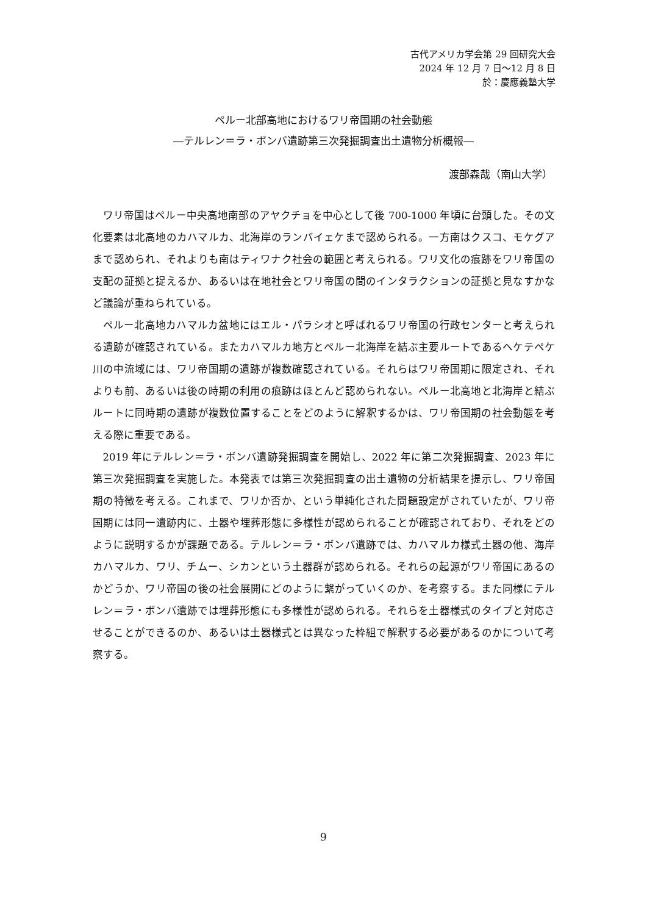古代アメリカ学会第 29 回研究大会
2024 年 12 月 7 日～12 月 8 日
於：慶應義塾大学
ペルー北部高地におけるワリ帝国期の社会動態
―テルレン＝ラ・ボンバ遺跡第三次発掘調査出土遺物分析概報―
渡部森哉（南山大学）
ワリ帝国はペルー中央高地南部のアヤクチョを中心として後 700-1000 年頃に台頭した。その文化要素は北高地のカハマルカ、北海岸のランバイェケまで認められる。一方南はクスコ、モケグアまで認められ、それよりも南はティワナク社会の範囲と考えられる。ワリ文化の痕跡をワリ帝国の支配の証拠と捉えるか、あるいは在地社会とワリ帝国の間のインタラクションの証拠と見なすかなど議論が重ねられている。
ペルー北高地カハマルカ盆地にはエル・パラシオと呼ばれるワリ帝国の行政センターと考えられる遺跡が確認されている。またカハマルカ地方とペルー北海岸を結ぶ主要ルートであるヘケテペケ川の中流域には、ワリ帝国期の遺跡が複数確認されている。それらはワリ帝国期に限定され、それよりも前、あるいは後の時期の利用の痕跡はほとんど認められない。ペルー北高地と北海岸と結ぶルートに同時期の遺跡が複数位置することをどのように解釈するかは、ワリ帝国期の社会動態を考える際に重要である。
2019 年にテルレン＝ラ・ボンバ遺跡発掘調査を開始し、2022 年に第二次発掘調査、2023 年に第三次発掘調査を実施した。本発表では第三次発掘調査の出土遺物の分析結果を提示し、ワリ帝国期の特徴を考える。これまで、ワリか否か、という単純化された問題設定がされていたが、ワリ帝国期には同一遺跡内に、土器や埋葬形態に多様性が認められることが確認されており、それをどのように説明するかが課題である。テルレン＝ラ・ボンバ遺跡では、カハマルカ様式土器の他、海岸カハマルカ、ワリ、チムー、シカンという土器群が認められる。それらの起源がワリ帝国にあるのかどうか、ワリ帝国の後の社会展開にどのように繋がっていくのか、を考察する。また同様にテルレン＝ラ・ボンバ遺跡では埋葬形態にも多様性が認められる。それらを土器様式のタイプと対応させることができるのか、あるいは土器様式とは異なった枠組で解釈する必要があるのかについて考察する。
9